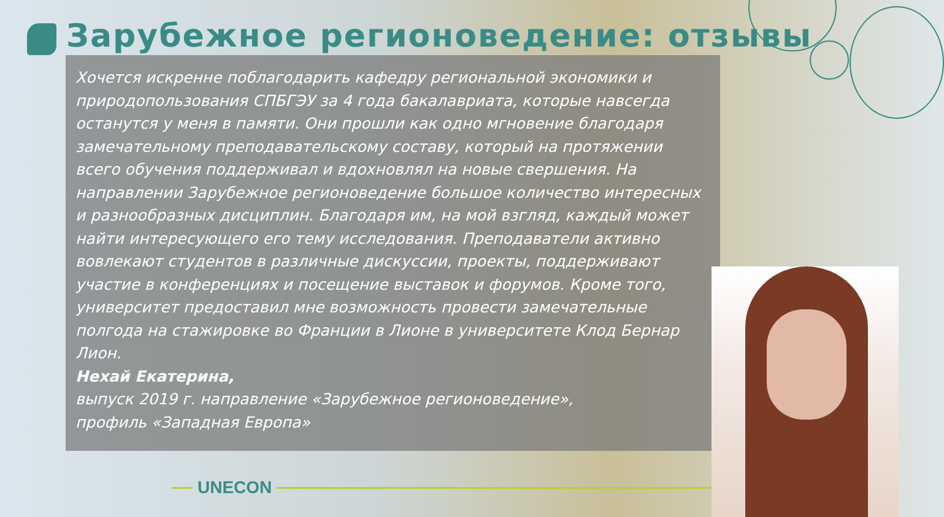Зарубежное регионоведение: отзывы
Хочется искренне поблагодарить кафедру региональной экономики и природопользования СПБГЭУ за 4 года бакалавриата, которые навсегда останутся у меня в памяти. Они прошли как одно мгновение благодаря замечательному преподавательскому составу, который на протяжении всего обучения поддерживал и вдохновлял на новые свершения. На направлении Зарубежное регионоведение большое количество интересных и разнообразных дисциплин. Благодаря им, на мой взгляд, каждый может найти интересующего его тему исследования. Преподаватели активно вовлекают студентов в различные дискуссии, проекты, поддерживают участие в конференциях и посещение выставок и форумов. Кроме того, университет предоставил мне возможность провести замечательные полгода на стажировке во Франции в Лионе в университете Клод Бернар Лион.
Нехай Екатерина,
выпуск 2019 г. направление «Зарубежное регионоведение»,
профиль «Западная Европа»
UNECON